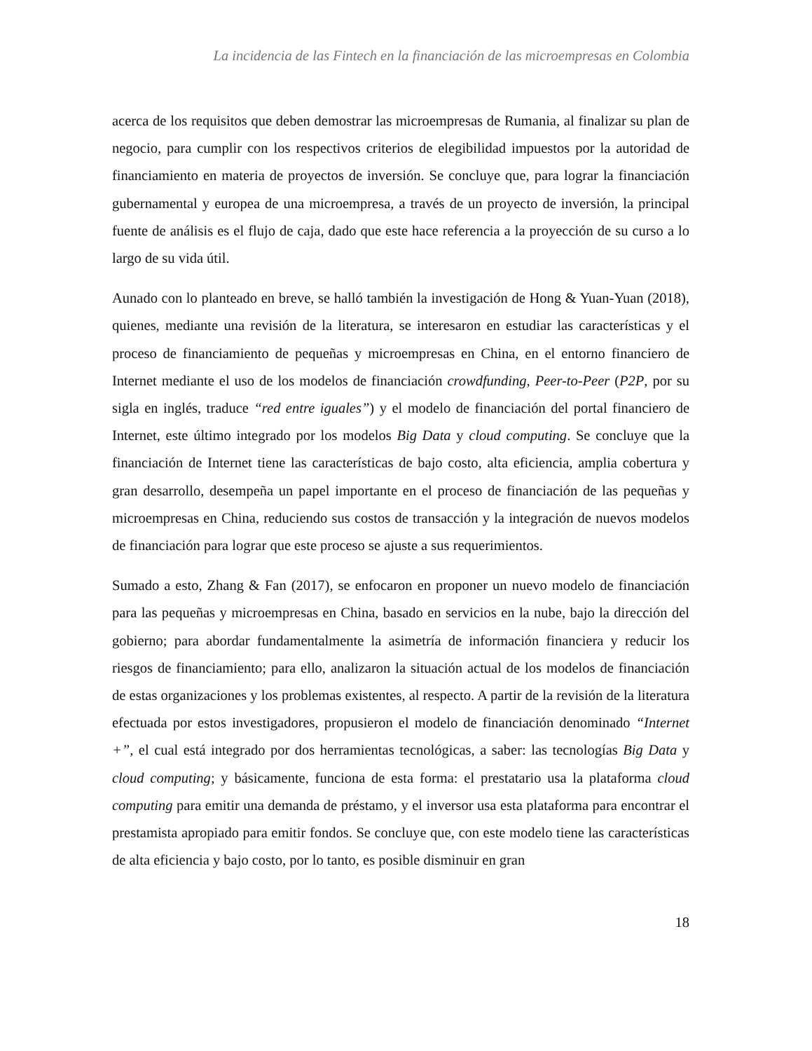La incidencia de las Fintech en la financiación de las microempresas en Colombia
acerca de los requisitos que deben demostrar las microempresas de Rumania, al finalizar su plan de negocio, para cumplir con los respectivos criterios de elegibilidad impuestos por la autoridad de financiamiento en materia de proyectos de inversión. Se concluye que, para lograr la financiación gubernamental y europea de una microempresa, a través de un proyecto de inversión, la principal fuente de análisis es el flujo de caja, dado que este hace referencia a la proyección de su curso a lo largo de su vida útil.
Aunado con lo planteado en breve, se halló también la investigación de Hong & Yuan-Yuan (2018), quienes, mediante una revisión de la literatura, se interesaron en estudiar las características y el proceso de financiamiento de pequeñas y microempresas en China, en el entorno financiero de Internet mediante el uso de los modelos de financiación crowdfunding, Peer-to-Peer (P2P, por su sigla en inglés, traduce “red entre iguales”) y el modelo de financiación del portal financiero de Internet, este último integrado por los modelos Big Data y cloud computing. Se concluye que la financiación de Internet tiene las características de bajo costo, alta eficiencia, amplia cobertura y gran desarrollo, desempeña un papel importante en el proceso de financiación de las pequeñas y microempresas en China, reduciendo sus costos de transacción y la integración de nuevos modelos de financiación para lograr que este proceso se ajuste a sus requerimientos.
Sumado a esto, Zhang & Fan (2017), se enfocaron en proponer un nuevo modelo de financiación para las pequeñas y microempresas en China, basado en servicios en la nube, bajo la dirección del gobierno; para abordar fundamentalmente la asimetría de información financiera y reducir los riesgos de financiamiento; para ello, analizaron la situación actual de los modelos de financiación de estas organizaciones y los problemas existentes, al respecto. A partir de la revisión de la literatura efectuada por estos investigadores, propusieron el modelo de financiación denominado “Internet +”, el cual está integrado por dos herramientas tecnológicas, a saber: las tecnologías Big Data y cloud computing; y básicamente, funciona de esta forma: el prestatario usa la plataforma cloud computing para emitir una demanda de préstamo, y el inversor usa esta plataforma para encontrar el prestamista apropiado para emitir fondos. Se concluye que, con este modelo tiene las características de alta eficiencia y bajo costo, por lo tanto, es posible disminuir en gran
18